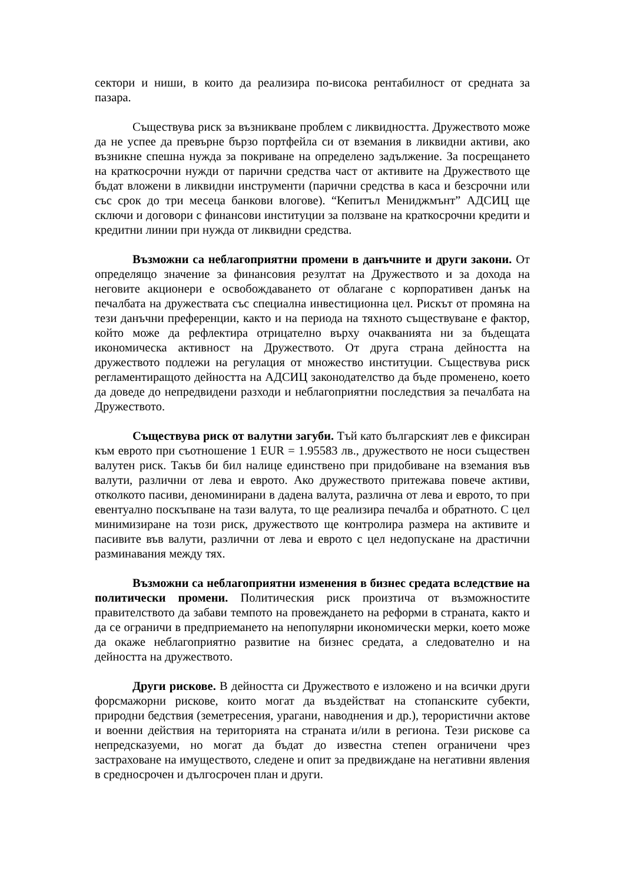сектори и ниши, в които да реализира по-висока рентабилност от средната за пазара.
Съществува риск за възникване проблем с ликвидността. Дружеството може да не успее да превърне бързо портфейла си от вземания в ликвидни активи, ако възникне спешна нужда за покриване на определено задължение. За посрещането на краткосрочни нужди от парични средства част от активите на Дружеството ще бъдат вложени в ликвидни инструменти (парични средства в каса и безсрочни или със срок до три месеца банкови влогове). “Кепитъл Мениджмънт” АДСИЦ ще сключи и договори с финансови институции за ползване на краткосрочни кредити и кредитни линии при нужда от ликвидни средства.
Възможни са неблагоприятни промени в данъчните и други закони. От определящо значение за финансовия резултат на Дружеството и за дохода на неговите акционери е освобождаването от облагане с корпоративен данък на печалбата на дружествата със специална инвестиционна цел. Рискът от промяна на тези данъчни преференции, както и на периода на тяхното съществуване е фактор, който може да рефлектира отрицателно върху очакванията ни за бъдещата икономическа активност на Дружеството. От друга страна дейността на дружеството подлежи на регулация от множество институции. Съществува риск регламентиращото дейността на АДСИЦ законодателство да бъде променено, което да доведе до непредвидени разходи и неблагоприятни последствия за печалбата на Дружеството.
Съществува риск от валутни загуби. Тъй като българският лев е фиксиран към еврото при съотношение 1 EUR = 1.95583 лв., дружеството не носи съществен валутен риск. Такъв би бил налице единствено при придобиване на вземания във валути, различни от лева и еврото. Ако дружеството притежава повече активи, отколкото пасиви, деноминирани в дадена валута, различна от лева и еврото, то при евентуално поскъпване на тази валута, то ще реализира печалба и обратното. С цел минимизиране на този риск, дружеството ще контролира размера на активите и пасивите във валути, различни от лева и еврото с цел недопускане на драстични разминавания между тях.
Възможни са неблагоприятни изменения в бизнес средата вследствие на политически промени. Политическия риск произтича от възможностите правителството да забави темпото на провеждането на реформи в страната, както и да се ограничи в предприемането на непопулярни икономически мерки, което може да окаже неблагоприятно развитие на бизнес средата, а следователно и на дейността на дружеството.
Други рискове. В дейността си Дружеството е изложено и на всички други форсмажорни рискове, които могат да въздействат на стопанските субекти, природни бедствия (земетресения, урагани, наводнения и др.), терористични актове и военни действия на територията на страната и/или в региона. Тези рискове са непредсказуеми, но могат да бъдат до известна степен ограничени чрез застраховане на имуществото, следене и опит за предвиждане на негативни явления в средносрочен и дългосрочен план и други.